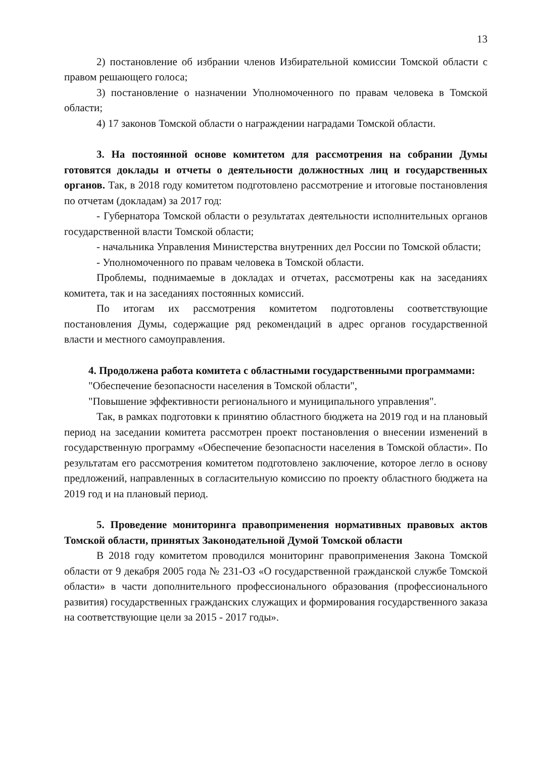13
2) постановление об избрании членов Избирательной комиссии Томской области с правом решающего голоса;
3) постановление о назначении Уполномоченного по правам человека в Томской области;
4) 17 законов Томской области о награждении наградами Томской области.
3. На постоянной основе комитетом для рассмотрения на собрании Думы готовятся доклады и отчеты о деятельности должностных лиц и государственных органов. Так, в 2018 году комитетом подготовлено рассмотрение и итоговые постановления по отчетам (докладам) за 2017 год:
- Губернатора Томской области о результатах деятельности исполнительных органов государственной власти Томской области;
- начальника Управления Министерства внутренних дел России по Томской области;
- Уполномоченного по правам человека в Томской области.
Проблемы, поднимаемые в докладах и отчетах, рассмотрены как на заседаниях комитета, так и на заседаниях постоянных комиссий.
По итогам их рассмотрения комитетом подготовлены соответствующие постановления Думы, содержащие ряд рекомендаций в адрес органов государственной власти и местного самоуправления.
4. Продолжена работа комитета с областными государственными программами:
"Обеспечение безопасности населения в Томской области",
"Повышение эффективности регионального и муниципального управления".
Так, в рамках подготовки к принятию областного бюджета на 2019 год и на плановый период на заседании комитета рассмотрен проект постановления о внесении изменений в государственную программу «Обеспечение безопасности населения в Томской области». По результатам его рассмотрения комитетом подготовлено заключение, которое легло в основу предложений, направленных в согласительную комиссию по проекту областного бюджета на 2019 год и на плановый период.
5. Проведение мониторинга правоприменения нормативных правовых актов Томской области, принятых Законодательной Думой Томской области
В 2018 году комитетом проводился мониторинг правоприменения Закона Томской области от 9 декабря 2005 года № 231-ОЗ «О государственной гражданской службе Томской области» в части дополнительного профессионального образования (профессионального развития) государственных гражданских служащих и формирования государственного заказа на соответствующие цели за 2015 - 2017 годы».